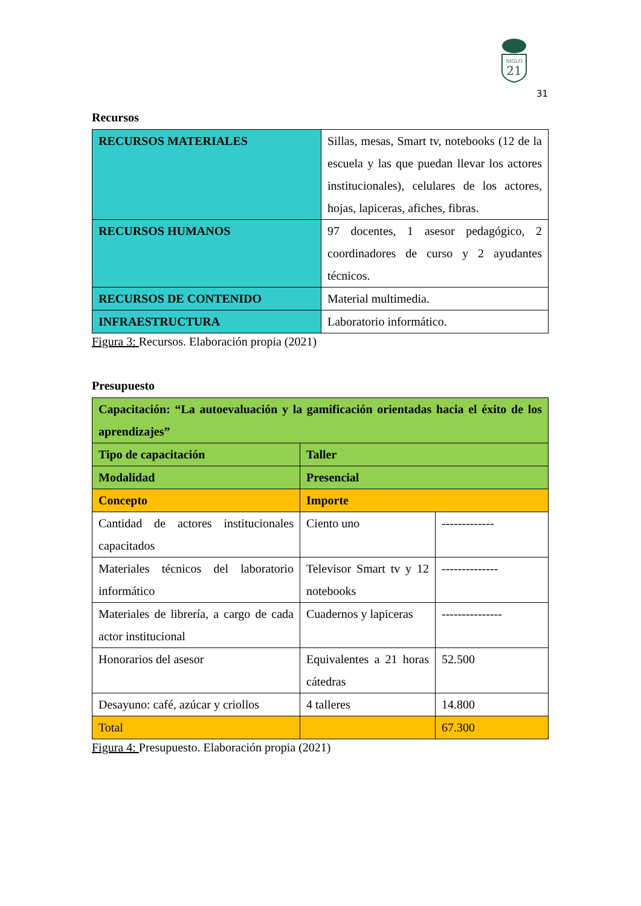SIGLO
21
31
Recursos
| RECURSOS MATERIALES | Sillas, mesas, Smart tv, notebooks (12 de la escuela y las que puedan llevar los actores institucionales), celulares de los actores, hojas, lapiceras, afiches, fibras. |
| RECURSOS HUMANOS | 97 docentes, 1 asesor pedagógico, 2 coordinadores de curso y 2 ayudantes técnicos. |
| RECURSOS DE CONTENIDO | Material multimedia. |
| INFRAESTRUCTURA | Laboratorio informático. |
Figura 3: Recursos. Elaboración propia (2021)
Presupuesto
| Capacitación: “La autoevaluación y la gamificación orientadas hacia el éxito de los aprendizajes” | | |
| Tipo de capacitación | Taller | |
| Modalidad | Presencial | |
| Concepto | Importe | |
| Cantidad de actores institucionales capacitados | Ciento uno | ------------- |
| Materiales técnicos del laboratorio informático | Televisor Smart tv y 12 notebooks | -------------- |
| Materiales de librería, a cargo de cada actor institucional | Cuadernos y lapiceras | --------------- |
| Honorarios del asesor | Equivalentes a 21 horas cátedras | 52.500 |
| Desayuno: café, azúcar y criollos | 4 talleres | 14.800 |
| Total | | 67.300 |
Figura 4: Presupuesto. Elaboración propia (2021)